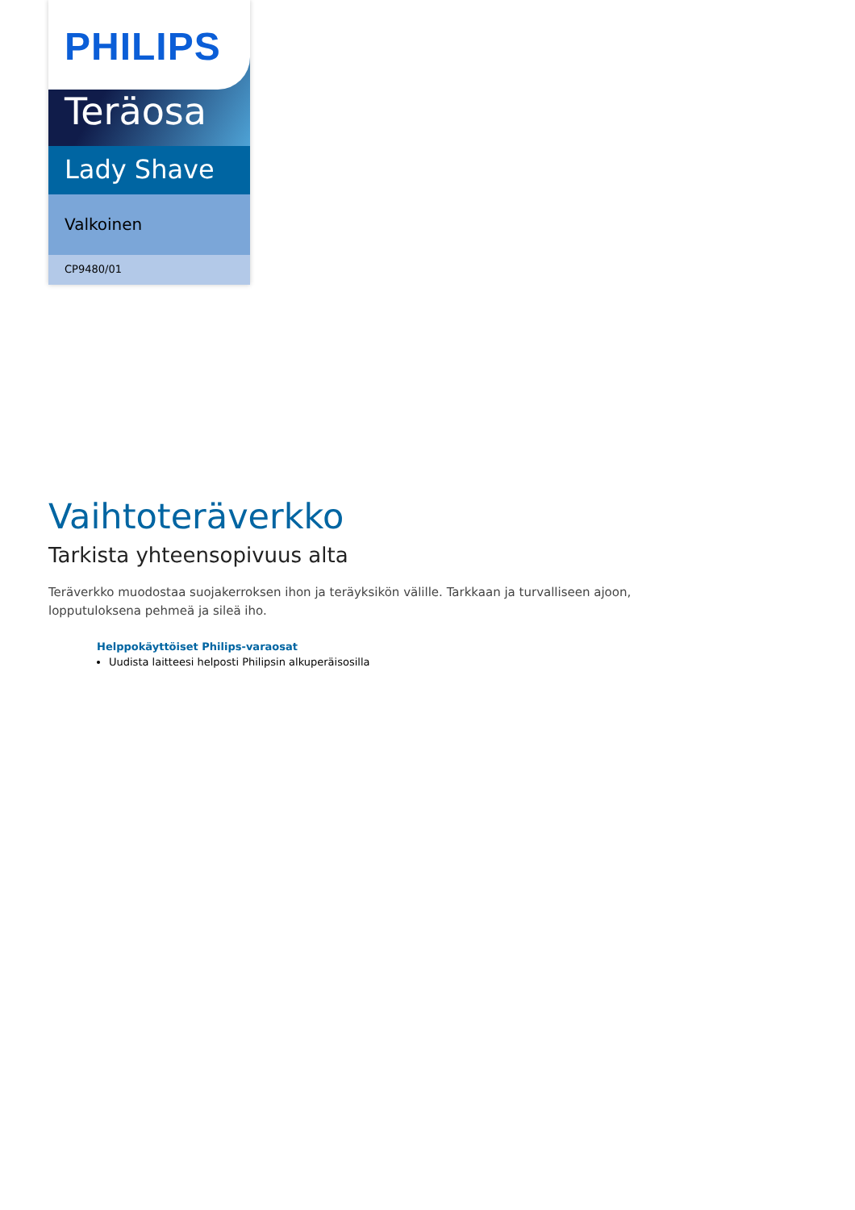PHILIPS
Teräosa
Lady Shave
Valkoinen
CP9480/01
Vaihtoteräverkko
Tarkista yhteensopivuus alta
Teräverkko muodostaa suojakerroksen ihon ja teräyksikön välille. Tarkkaan ja turvalliseen ajoon, lopputuloksena pehmeä ja sileä iho.
Helppokäyttöiset Philips-varaosat
Uudista laitteesi helposti Philipsin alkuperäisosilla